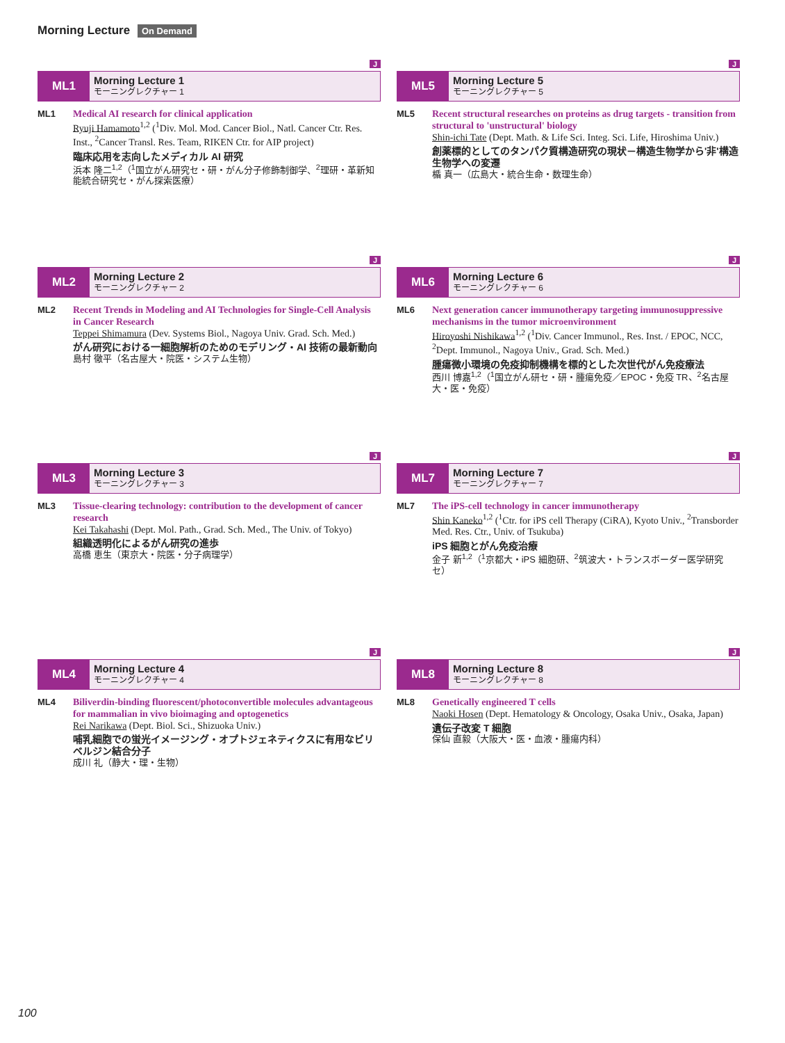Morning Lecture On Demand
J
ML1
Morning Lecture 1
モーニングレクチャー 1
ML1 Medical AI research for clinical application
Ryuji Hamamoto<sup>1,2</sup> (<sup>1</sup>Div. Mol. Mod. Cancer Biol., Natl. Cancer Ctr. Res. Inst., <sup>2</sup>Cancer Transl. Res. Team, RIKEN Ctr. for AIP project)
臨床応用を志向したメディカル AI 研究
浜本 隆二<sup>1,2</sup>（<sup>1</sup>国立がん研究セ・研・がん分子修飾制御学、<sup>2</sup>理研・革新知能統合研究セ・がん探索医療）
J
ML5
Morning Lecture 5
モーニングレクチャー 5
ML5 Recent structural researches on proteins as drug targets - transition from structural to 'unstructural' biology
Shin-ichi Tate (Dept. Math. & Life Sci. Integ. Sci. Life, Hiroshima Univ.)
創薬標的としてのタンパク質構造研究の現状－構造生物学から'非'構造生物学への変遷
楯 真一（広島大・統合生命・数理生命）
J
ML2
Morning Lecture 2
モーニングレクチャー 2
ML2 Recent Trends in Modeling and AI Technologies for Single-Cell Analysis in Cancer Research
Teppei Shimamura (Dev. Systems Biol., Nagoya Univ. Grad. Sch. Med.)
がん研究における一細胞解析のためのモデリング・AI 技術の最新動向
島村 徹平（名古屋大・院医・システム生物）
J
ML6
Morning Lecture 6
モーニングレクチャー 6
ML6 Next generation cancer immunotherapy targeting immunosuppressive mechanisms in the tumor microenvironment
Hiroyoshi Nishikawa<sup>1,2</sup> (<sup>1</sup>Div. Cancer Immunol., Res. Inst. / EPOC, NCC, <sup>2</sup>Dept. Immunol., Nagoya Univ., Grad. Sch. Med.)
腫瘍微小環境の免疫抑制機構を標的とした次世代がん免疫療法
西川 博嘉<sup>1,2</sup>（<sup>1</sup>国立がん研セ・研・腫瘍免疫／EPOC・免疫 TR、<sup>2</sup>名古屋大・医・免疫）
J
ML3
Morning Lecture 3
モーニングレクチャー 3
ML3 Tissue-clearing technology: contribution to the development of cancer research
Kei Takahashi (Dept. Mol. Path., Grad. Sch. Med., The Univ. of Tokyo)
組織透明化によるがん研究の進歩
高橋 恵生（東京大・院医・分子病理学）
J
ML7
Morning Lecture 7
モーニングレクチャー 7
ML7 The iPS-cell technology in cancer immunotherapy
Shin Kaneko<sup>1,2</sup> (<sup>1</sup>Ctr. for iPS cell Therapy (CiRA), Kyoto Univ., <sup>2</sup>Transborder Med. Res. Ctr., Univ. of Tsukuba)
iPS 細胞とがん免疫治療
金子 新<sup>1,2</sup>（<sup>1</sup>京都大・iPS 細胞研、<sup>2</sup>筑波大・トランスボーダー医学研究セ）
J
ML4
Morning Lecture 4
モーニングレクチャー 4
ML4 Biliverdin-binding fluorescent/photoconvertible molecules advantageous for mammalian in vivo bioimaging and optogenetics
Rei Narikawa (Dept. Biol. Sci., Shizuoka Univ.)
哺乳細胞での蛍光イメージング・オプトジェネティクスに有用なビリベルジン結合分子
成川 礼（静大・理・生物）
J
ML8
Morning Lecture 8
モーニングレクチャー 8
ML8 Genetically engineered T cells
Naoki Hosen (Dept. Hematology & Oncology, Osaka Univ., Osaka, Japan)
遺伝子改変 T 細胞
保仙 直毅（大阪大・医・血液・腫瘍内科）
100